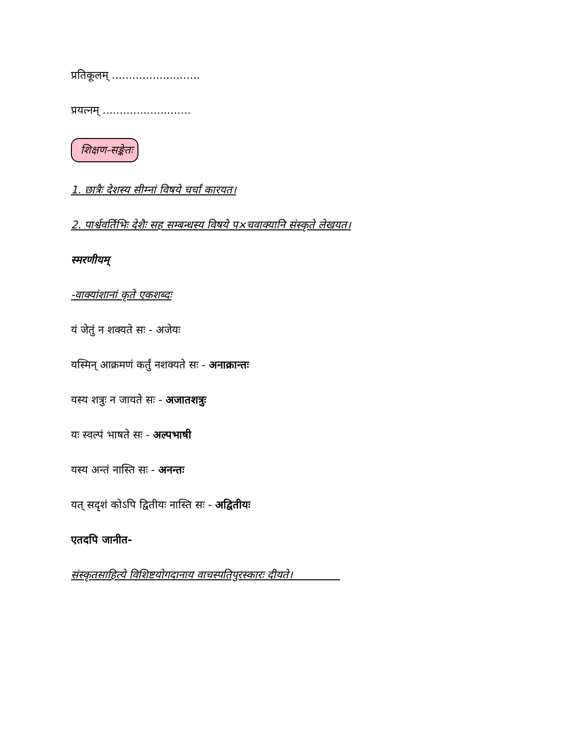प्रतिकूलम् ..........................
प्रयत्नम् ..........................
शिक्षण-सङ्केतः
1. छात्रैः देशस्य सीम्नां विषये चर्चां कारयत।
2. पार्श्ववर्तिभिः देशैः सह सम्बन्धस्य विषये प×चवाक्यानि संस्कृते लेखयत।
स्मरणीयम्
-वाक्यांशानां कृते एकशब्दः
यं जेतुं न शक्यते सः - अजेयः
यस्मिन् आक्रमणं कर्तुं नशक्यते सः - अनाक्रान्तः
यस्य शत्रुः न जायते सः - अजातशत्रुः
यः स्वल्पं भाषते सः - अल्पभाषी
यस्य अन्तं नास्ति सः - अनन्तः
यत् सदृशं कोऽपि द्वितीयः नास्ति सः - अद्वितीयः
एतदपि जानीत-
संस्कृतसाहित्ये विशिष्टयोगदानाय वाचस्पतिपुरस्कारः दीयते।